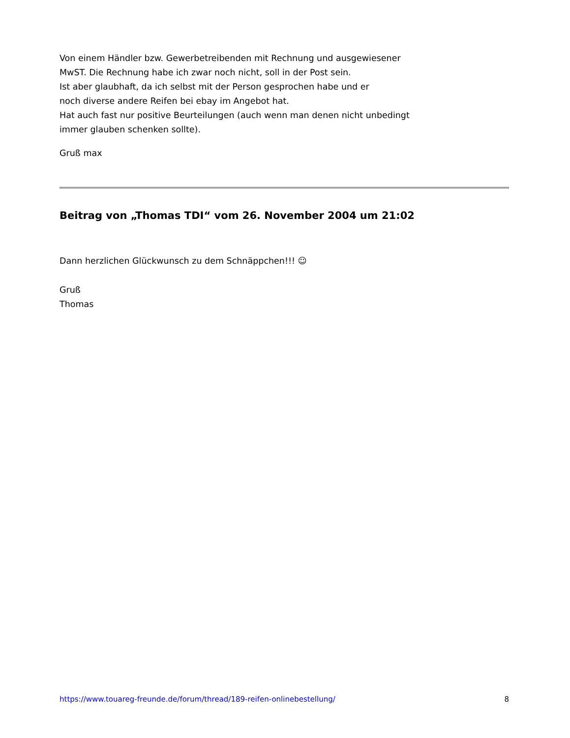Von einem Händler bzw. Gewerbetreibenden mit Rechnung und ausgewiesener
MwST. Die Rechnung habe ich zwar noch nicht, soll in der Post sein.
Ist aber glaubhaft, da ich selbst mit der Person gesprochen habe und er
noch diverse andere Reifen bei ebay im Angebot hat.
Hat auch fast nur positive Beurteilungen (auch wenn man denen nicht unbedingt
immer glauben schenken sollte).
Gruß max
Beitrag von „Thomas TDI“ vom 26. November 2004 um 21:02
Dann herzlichen Glückwunsch zu dem Schnäppchen!!! ☺
Gruß
Thomas
https://www.touareg-freunde.de/forum/thread/189-reifen-onlinebestellung/ 8